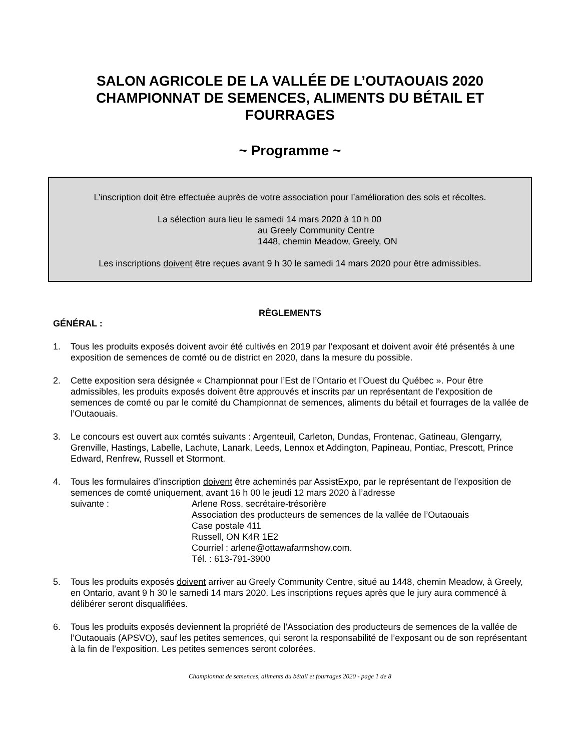SALON AGRICOLE DE LA VALLÉE DE L’OUTAOUAIS 2020 CHAMPIONNAT DE SEMENCES, ALIMENTS DU BÉTAIL ET FOURRAGES
~ Programme ~
L’inscription doit être effectuée auprès de votre association pour l’amélioration des sols et récoltes.
La sélection aura lieu le samedi 14 mars 2020 à 10 h 00
au Greely Community Centre
1448, chemin Meadow, Greely, ON
Les inscriptions doivent être reçues avant 9 h 30 le samedi 14 mars 2020 pour être admissibles.
RÈGLEMENTS
GÉNÉRAL :
1. Tous les produits exposés doivent avoir été cultivés en 2019 par l’exposant et doivent avoir été présentés à une exposition de semences de comté ou de district en 2020, dans la mesure du possible.
2. Cette exposition sera désignée « Championnat pour l’Est de l’Ontario et l’Ouest du Québec ». Pour être admissibles, les produits exposés doivent être approuvés et inscrits par un représentant de l’exposition de semences de comté ou par le comité du Championnat de semences, aliments du bétail et fourrages de la vallée de l’Outaouais.
3. Le concours est ouvert aux comtés suivants : Argenteuil, Carleton, Dundas, Frontenac, Gatineau, Glengarry, Grenville, Hastings, Labelle, Lachute, Lanark, Leeds, Lennox et Addington, Papineau, Pontiac, Prescott, Prince Edward, Renfrew, Russell et Stormont.
4. Tous les formulaires d’inscription doivent être acheminés par AssistExpo, par le représentant de l’exposition de semences de comté uniquement, avant 16 h 00 le jeudi 12 mars 2020 à l’adresse
suivante : Arlene Ross, secrétaire-trésorière
Association des producteurs de semences de la vallée de l’Outaouais
Case postale 411
Russell, ON K4R 1E2
Courriel : arlene@ottawafarmshow.com.
Tél. : 613-791-3900
5. Tous les produits exposés doivent arriver au Greely Community Centre, situé au 1448, chemin Meadow, à Greely, en Ontario, avant 9 h 30 le samedi 14 mars 2020. Les inscriptions reçues après que le jury aura commencé à délibérer seront disqualifiées.
6. Tous les produits exposés deviennent la propriété de l’Association des producteurs de semences de la vallée de l’Outaouais (APSVO), sauf les petites semences, qui seront la responsabilité de l’exposant ou de son représentant à la fin de l’exposition. Les petites semences seront colorées.
Championnat de semences, aliments du bétail et fourrages 2020 - page 1 de 8